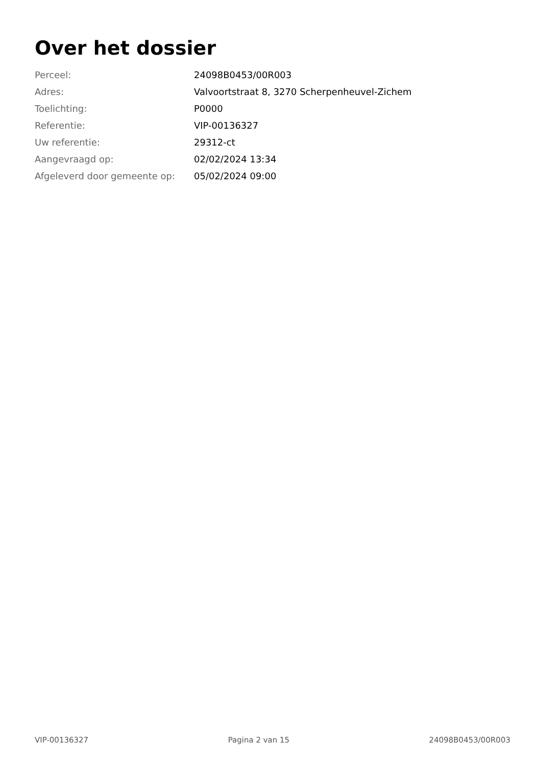Over het dossier
| Perceel: | 24098B0453/00R003 |
| Adres: | Valvoortstraat 8, 3270 Scherpenheuvel-Zichem |
| Toelichting: | P0000 |
| Referentie: | VIP-00136327 |
| Uw referentie: | 29312-ct |
| Aangevraagd op: | 02/02/2024 13:34 |
| Afgeleverd door gemeente op: | 05/02/2024 09:00 |
VIP-00136327 Pagina 2 van 15 24098B0453/00R003